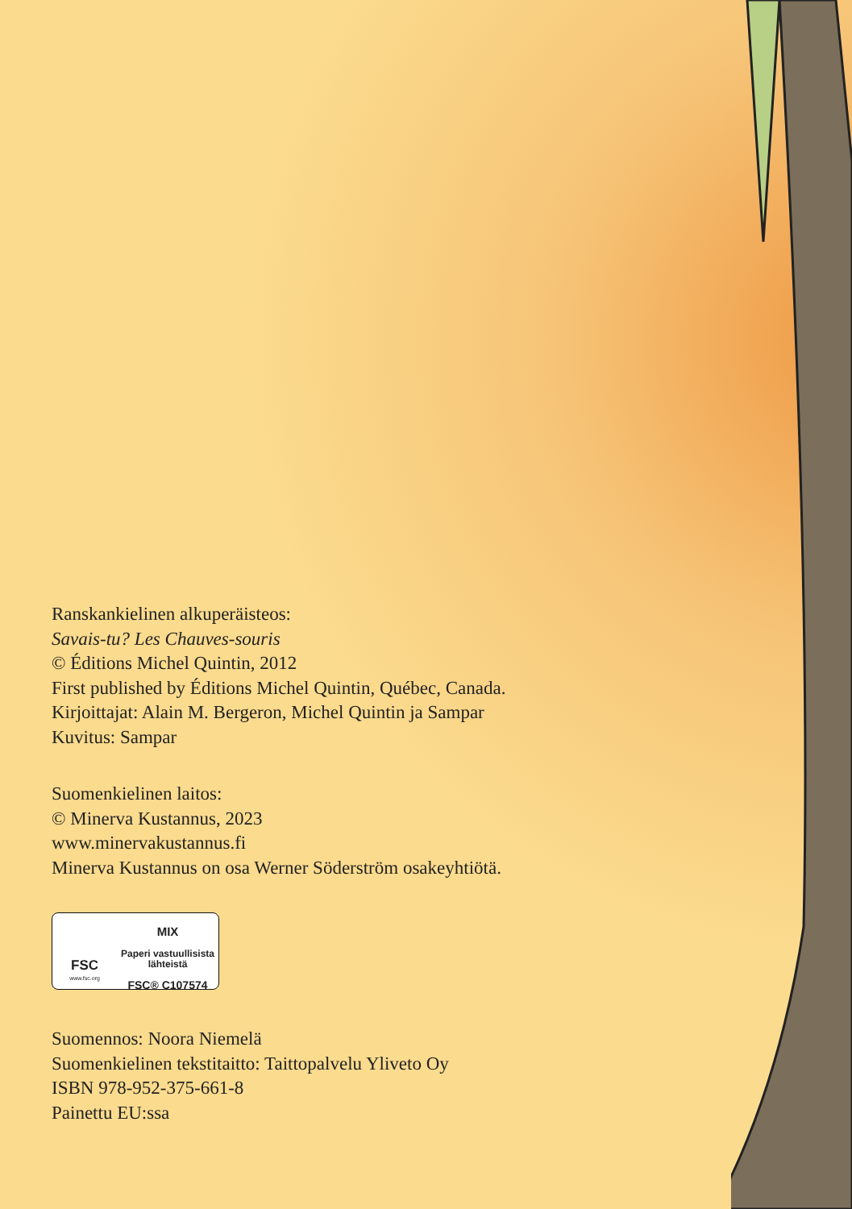Ranskankielinen alkuperäisteos:
Savais-tu? Les Chauves-souris
© Éditions Michel Quintin, 2012
First published by Éditions Michel Quintin, Québec, Canada.
Kirjoittajat: Alain M. Bergeron, Michel Quintin ja Sampar
Kuvitus: Sampar
Suomenkielinen laitos:
© Minerva Kustannus, 2023
www.minervakustannus.fi
Minerva Kustannus on osa Werner Söderström osakeyhtiötä.
FSC
www.fsc.org
MIX
Paperi vastuullisista
lähteistä
FSC® C107574
Suomennos: Noora Niemelä
Suomenkielinen tekstitaitto: Taittopalvelu Yliveto Oy
ISBN 978-952-375-661-8
Painettu EU:ssa